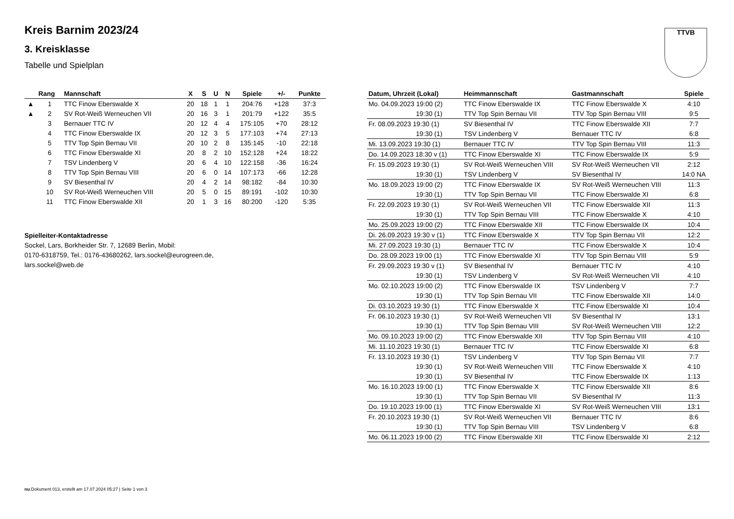TTVB
Kreis Barnim 2023/24
3. Kreisklasse
Tabelle und Spielplan
| | Rang | Mannschaft | X | S | U | N | Spiele | +/- | Punkte |
| --- | --- | --- | --- | --- | --- | --- | --- | --- | --- |
| ▲ | 1 | TTC Finow Eberswalde X | 20 | 18 | 1 | 1 | 204:76 | +128 | 37:3 |
| ▲ | 2 | SV Rot-Weiß Werneuchen VII | 20 | 16 | 3 | 1 | 201:79 | +122 | 35:5 |
| | 3 | Bernauer TTC IV | 20 | 12 | 4 | 4 | 175:105 | +70 | 28:12 |
| | 4 | TTC Finow Eberswalde IX | 20 | 12 | 3 | 5 | 177:103 | +74 | 27:13 |
| | 5 | TTV Top Spin Bernau VII | 20 | 10 | 2 | 8 | 135:145 | -10 | 22:18 |
| | 6 | TTC Finow Eberswalde XI | 20 | 8 | 2 | 10 | 152:128 | +24 | 18:22 |
| | 7 | TSV Lindenberg V | 20 | 6 | 4 | 10 | 122:158 | -36 | 16:24 |
| | 8 | TTV Top Spin Bernau VIII | 20 | 6 | 0 | 14 | 107:173 | -66 | 12:28 |
| | 9 | SV Biesenthal IV | 20 | 4 | 2 | 14 | 98:182 | -84 | 10:30 |
| | 10 | SV Rot-Weiß Werneuchen VIII | 20 | 5 | 0 | 15 | 89:191 | -102 | 10:30 |
| | 11 | TTC Finow Eberswalde XII | 20 | 1 | 3 | 16 | 80:200 | -120 | 5:35 |
Spielleiter-Kontaktadresse
Sockel, Lars, Borkheider Str. 7, 12689 Berlin, Mobil:
0170-6318759, Tel.: 0176-43680262, lars.sockel@eurogreen.de,
lars.sockel@web.de
| Datum, Uhrzeit (Lokal) | Heimmannschaft | Gastmannschaft | Spiele |
| --- | --- | --- | --- |
| Mo. 04.09.2023 19:00 (2) | TTC Finow Eberswalde IX | TTC Finow Eberswalde X | 4:10 |
| 19:30 (1) | TTV Top Spin Bernau VII | TTV Top Spin Bernau VIII | 9:5 |
| Fr. 08.09.2023 19:30 (1) | SV Biesenthal IV | TTC Finow Eberswalde XII | 7:7 |
| 19:30 (1) | TSV Lindenberg V | Bernauer TTC IV | 6:8 |
| Mi. 13.09.2023 19:30 (1) | Bernauer TTC IV | TTV Top Spin Bernau VIII | 11:3 |
| Do. 14.09.2023 18:30 v (1) | TTC Finow Eberswalde XI | TTC Finow Eberswalde IX | 5:9 |
| Fr. 15.09.2023 19:30 (1) | SV Rot-Weiß Werneuchen VIII | SV Rot-Weiß Werneuchen VII | 2:12 |
| 19:30 (1) | TSV Lindenberg V | SV Biesenthal IV | 14:0 NA |
| Mo. 18.09.2023 19:00 (2) | TTC Finow Eberswalde IX | SV Rot-Weiß Werneuchen VIII | 11:3 |
| 19:30 (1) | TTV Top Spin Bernau VII | TTC Finow Eberswalde XI | 6:8 |
| Fr. 22.09.2023 19:30 (1) | SV Rot-Weiß Werneuchen VII | TTC Finow Eberswalde XII | 11:3 |
| 19:30 (1) | TTV Top Spin Bernau VIII | TTC Finow Eberswalde X | 4:10 |
| Mo. 25.09.2023 19:00 (2) | TTC Finow Eberswalde XII | TTC Finow Eberswalde IX | 10:4 |
| Di. 26.09.2023 19:30 v (1) | TTC Finow Eberswalde X | TTV Top Spin Bernau VII | 12:2 |
| Mi. 27.09.2023 19:30 (1) | Bernauer TTC IV | TTC Finow Eberswalde X | 10:4 |
| Do. 28.09.2023 19:00 (1) | TTC Finow Eberswalde XI | TTV Top Spin Bernau VIII | 5:9 |
| Fr. 29.09.2023 19:30 v (1) | SV Biesenthal IV | Bernauer TTC IV | 4:10 |
| 19:30 (1) | TSV Lindenberg V | SV Rot-Weiß Werneuchen VII | 4:10 |
| Mo. 02.10.2023 19:00 (2) | TTC Finow Eberswalde IX | TSV Lindenberg V | 7:7 |
| 19:30 (1) | TTV Top Spin Bernau VII | TTC Finow Eberswalde XII | 14:0 |
| Di. 03.10.2023 19:30 (1) | TTC Finow Eberswalde X | TTC Finow Eberswalde XI | 10:4 |
| Fr. 06.10.2023 19:30 (1) | SV Rot-Weiß Werneuchen VII | SV Biesenthal IV | 13:1 |
| 19:30 (1) | TTV Top Spin Bernau VIII | SV Rot-Weiß Werneuchen VIII | 12:2 |
| Mo. 09.10.2023 19:00 (2) | TTC Finow Eberswalde XII | TTV Top Spin Bernau VIII | 4:10 |
| Mi. 11.10.2023 19:30 (1) | Bernauer TTC IV | TTC Finow Eberswalde XI | 6:8 |
| Fr. 13.10.2023 19:30 (1) | TSV Lindenberg V | TTV Top Spin Bernau VII | 7:7 |
| 19:30 (1) | SV Rot-Weiß Werneuchen VIII | TTC Finow Eberswalde X | 4:10 |
| 19:30 (1) | SV Biesenthal IV | TTC Finow Eberswalde IX | 1:13 |
| Mo. 16.10.2023 19:00 (1) | TTC Finow Eberswalde X | TTC Finow Eberswalde XII | 8:6 |
| 19:30 (1) | TTV Top Spin Bernau VII | SV Biesenthal IV | 11:3 |
| Do. 19.10.2023 19:00 (1) | TTC Finow Eberswalde XI | SV Rot-Weiß Werneuchen VIII | 13:1 |
| Fr. 20.10.2023 19:30 (1) | SV Rot-Weiß Werneuchen VII | Bernauer TTC IV | 8:6 |
| 19:30 (1) | TTV Top Spin Bernau VIII | TSV Lindenberg V | 6:8 |
| Mo. 06.11.2023 19:00 (2) | TTC Finow Eberswalde XII | TTC Finow Eberswalde XI | 2:12 |
nu.Dokument 013, erstellt am 17.07.2024 05:27 | Seite 1 von 3